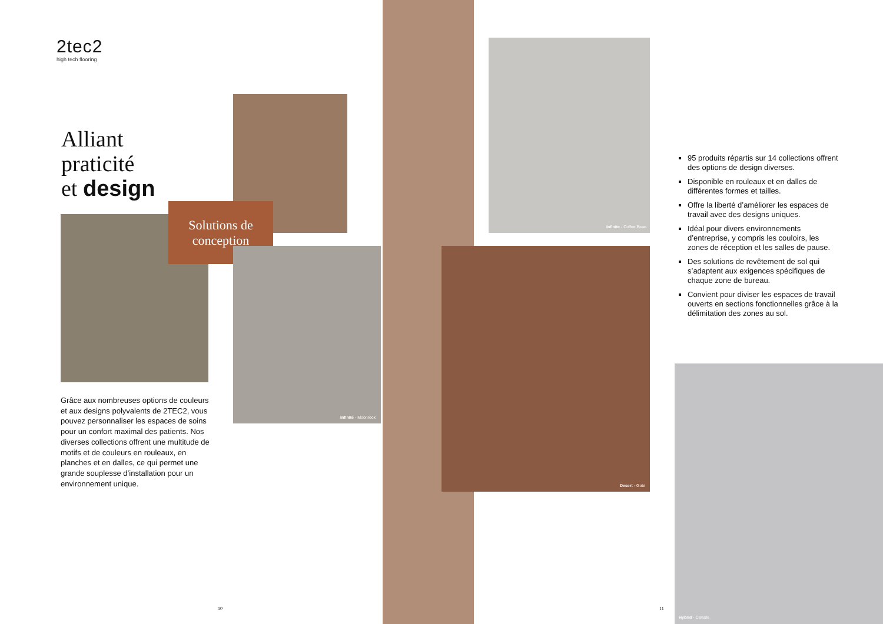2tec2
high tech flooring
Alliant
praticité
et design
Solutions de
conception
Infinite - Moonrock
Grâce aux nombreuses options de couleurs et aux designs polyvalents de 2TEC2, vous pouvez personnaliser les espaces de soins pour un confort maximal des patients. Nos diverses collections offrent une multitude de motifs et de couleurs en rouleaux, en planches et en dalles, ce qui permet une grande souplesse d’installation pour un environnement unique.
10
Infinite - Coffee Bean
Desert - Gobi
95 produits répartis sur 14 collections offrent des options de design diverses.
Disponible en rouleaux et en dalles de différentes formes et tailles.
Offre la liberté d’améliorer les espaces de travail avec des designs uniques.
Idéal pour divers environnements d’entreprise, y compris les couloirs, les zones de réception et les salles de pause.
Des solutions de revêtement de sol qui s’adaptent aux exigences spécifiques de chaque zone de bureau.
Convient pour diviser les espaces de travail ouverts en sections fonctionnelles grâce à la délimitation des zones au sol.
Hybrid - Celeste
11